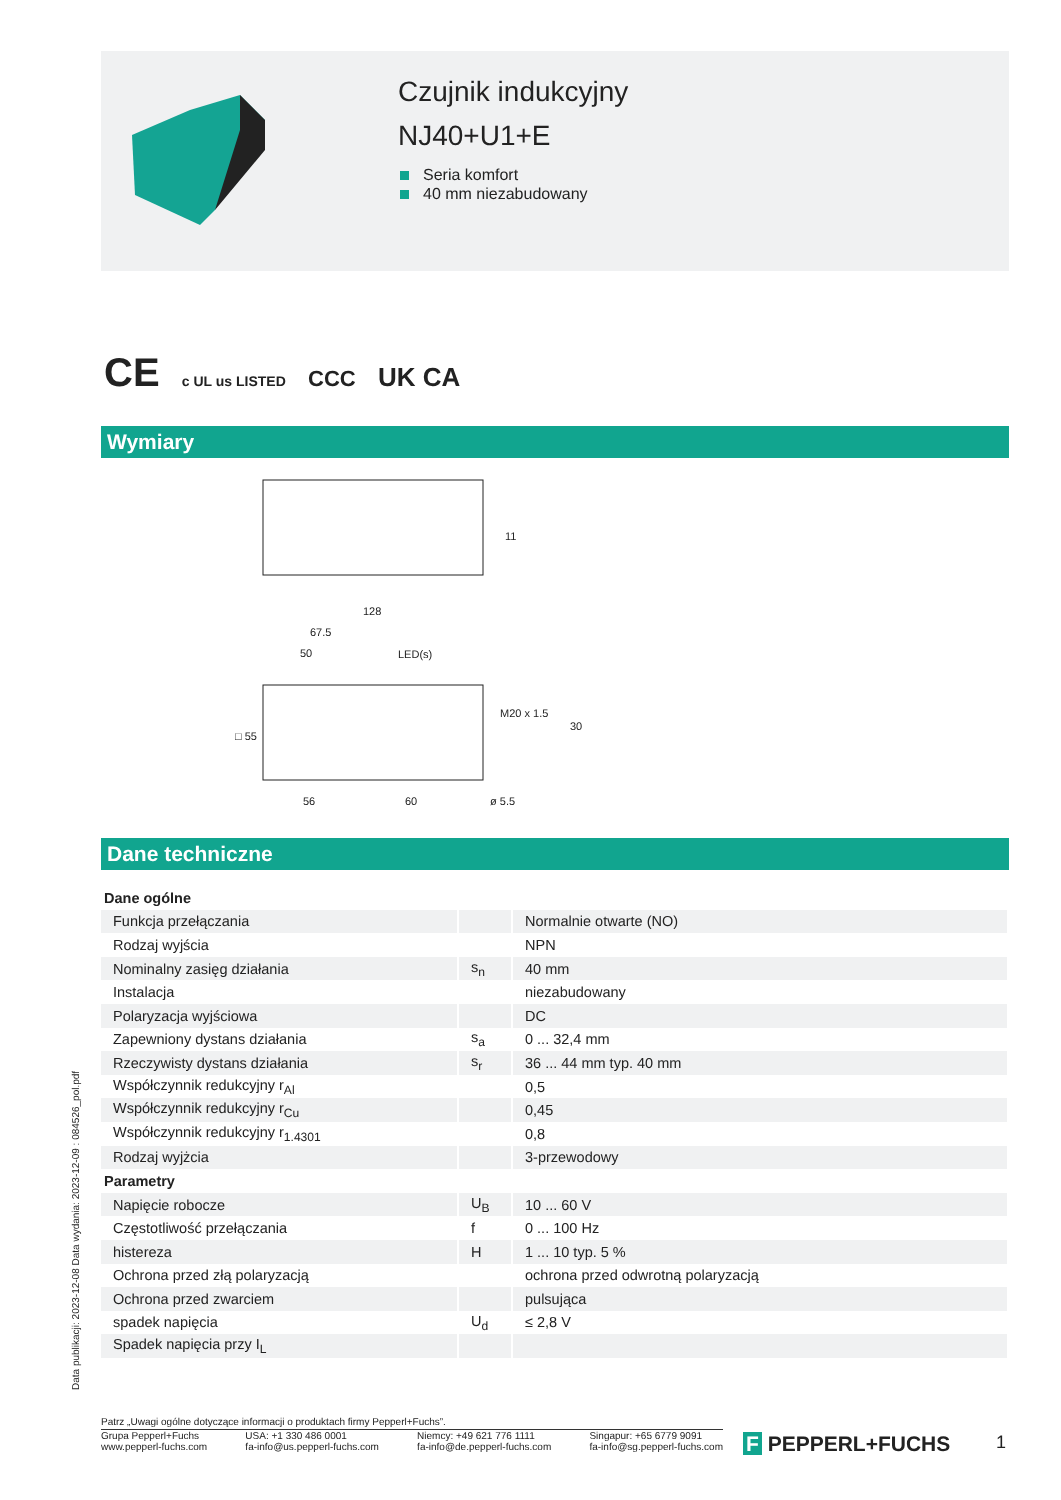Czujnik indukcyjny
NJ40+U1+E
Seria komfort
40 mm niezabudowany
CE c UL us LISTED CCC UK CA
Wymiary
128
67.5
50
LED(s)
M20 x 1.5
□ 55
30
11
56
60
ø 5.5
Dane techniczne
| Dane ogólne | | |
| Funkcja przełączania | | Normalnie otwarte (NO) |
| Rodzaj wyjścia | | NPN |
| Nominalny zasięg działania | s<sub>n</sub> | 40 mm |
| Instalacja | | niezabudowany |
| Polaryzacja wyjściowa | | DC |
| Zapewniony dystans działania | s<sub>a</sub> | 0 ... 32,4 mm |
| Rzeczywisty dystans działania | s<sub>r</sub> | 36 ... 44 mm typ. 40 mm |
| Współczynnik redukcyjny r<sub>Al</sub> | | 0,5 |
| Współczynnik redukcyjny r<sub>Cu</sub> | | 0,45 |
| Współczynnik redukcyjny r<sub>1.4301</sub> | | 0,8 |
| Rodzaj wyjżcia | | 3-przewodowy |
| Parametry | | |
| Napięcie robocze | U<sub>B</sub> | 10 ... 60 V |
| Częstotliwość przełączania | f | 0 ... 100 Hz |
| histereza | H | 1 ... 10 typ. 5 % |
| Ochrona przed złą polaryzacją | | ochrona przed odwrotną polaryzacją |
| Ochrona przed zwarciem | | pulsująca |
| spadek napięcia | U<sub>d</sub> | ≤ 2,8 V |
| Spadek napięcia przy I<sub>L</sub> | | |
Data publikacji: 2023-12-08 Data wydania: 2023-12-09 : 084526_pol.pdf
Patrz „Uwagi ogólne dotyczące informacji o produktach firmy Pepperl+Fuchs”.
Grupa Pepperl+Fuchs
www.pepperl-fuchs.com
USA: +1 330 486 0001
fa-info@us.pepperl-fuchs.com
Niemcy: +49 621 776 1111
fa-info@de.pepperl-fuchs.com
Singapur: +65 6779 9091
fa-info@sg.pepperl-fuchs.com
F PEPPERL+FUCHS 1